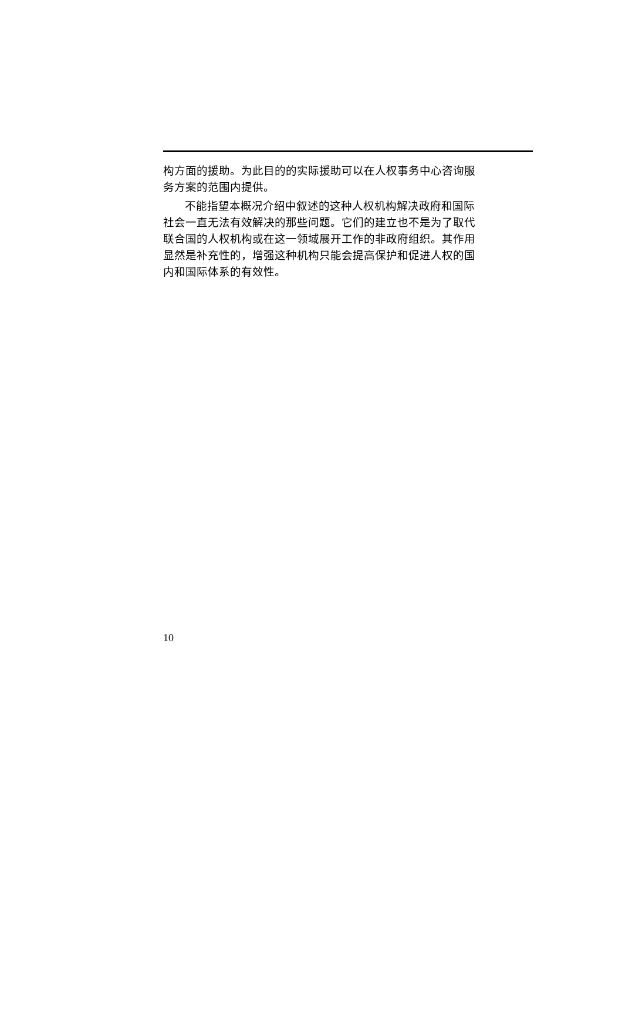构方面的援助。为此目的的实际援助可以在人权事务中心咨询服务方案的范围内提供。
不能指望本概况介绍中叙述的这种人权机构解决政府和国际社会一直无法有效解决的那些问题。它们的建立也不是为了取代联合国的人权机构或在这一领域展开工作的非政府组织。其作用显然是补充性的，增强这种机构只能会提高保护和促进人权的国内和国际体系的有效性。
10